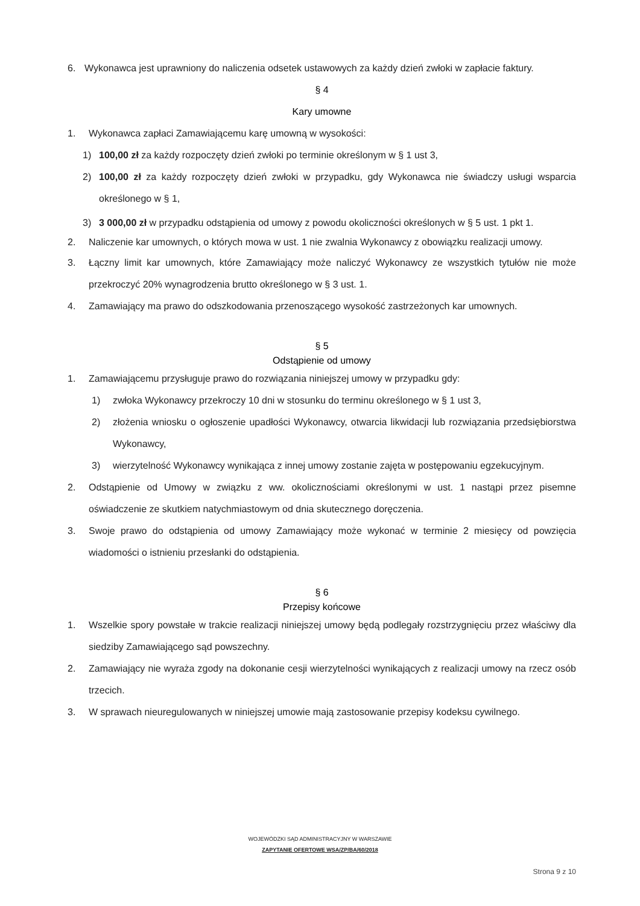6. Wykonawca jest uprawniony do naliczenia odsetek ustawowych za każdy dzień zwłoki w zapłacie faktury.
§ 4
Kary umowne
1. Wykonawca zapłaci Zamawiającemu karę umowną w wysokości:
1) 100,00 zł za każdy rozpoczęty dzień zwłoki po terminie określonym w § 1 ust 3,
2) 100,00 zł za każdy rozpoczęty dzień zwłoki w przypadku, gdy Wykonawca nie świadczy usługi wsparcia określonego w § 1,
3) 3 000,00 zł w przypadku odstąpienia od umowy z powodu okoliczności określonych w § 5 ust. 1 pkt 1.
2. Naliczenie kar umownych, o których mowa w ust. 1 nie zwalnia Wykonawcy z obowiązku realizacji umowy.
3. Łączny limit kar umownych, które Zamawiający może naliczyć Wykonawcy ze wszystkich tytułów nie może przekroczyć 20% wynagrodzenia brutto określonego w § 3 ust. 1.
4. Zamawiający ma prawo do odszkodowania przenoszącego wysokość zastrzeżonych kar umownych.
§ 5
Odstąpienie od umowy
1. Zamawiającemu przysługuje prawo do rozwiązania niniejszej umowy w przypadku gdy:
1) zwłoka Wykonawcy przekroczy 10 dni w stosunku do terminu określonego w § 1 ust 3,
2) złożenia wniosku o ogłoszenie upadłości Wykonawcy, otwarcia likwidacji lub rozwiązania przedsiębiorstwa Wykonawcy,
3) wierzytelność Wykonawcy wynikająca z innej umowy zostanie zajęta w postępowaniu egzekucyjnym.
2. Odstąpienie od Umowy w związku z ww. okolicznościami określonymi w ust. 1 nastąpi przez pisemne oświadczenie ze skutkiem natychmiastowym od dnia skutecznego doręczenia.
3. Swoje prawo do odstąpienia od umowy Zamawiający może wykonać w terminie 2 miesięcy od powzięcia wiadomości o istnieniu przesłanki do odstąpienia.
§ 6
Przepisy końcowe
1. Wszelkie spory powstałe w trakcie realizacji niniejszej umowy będą podlegały rozstrzygnięciu przez właściwy dla siedziby Zamawiającego sąd powszechny.
2. Zamawiający nie wyraża zgody na dokonanie cesji wierzytelności wynikających z realizacji umowy na rzecz osób trzecich.
3. W sprawach nieuregulowanych w niniejszej umowie mają zastosowanie przepisy kodeksu cywilnego.
WOJEWÓDZKI SĄD ADMINISTRACYJNY W WARSZAWIE
ZAPYTANIE OFERTOWE WSA/ZP/BA/60/2018
Strona 9 z 10